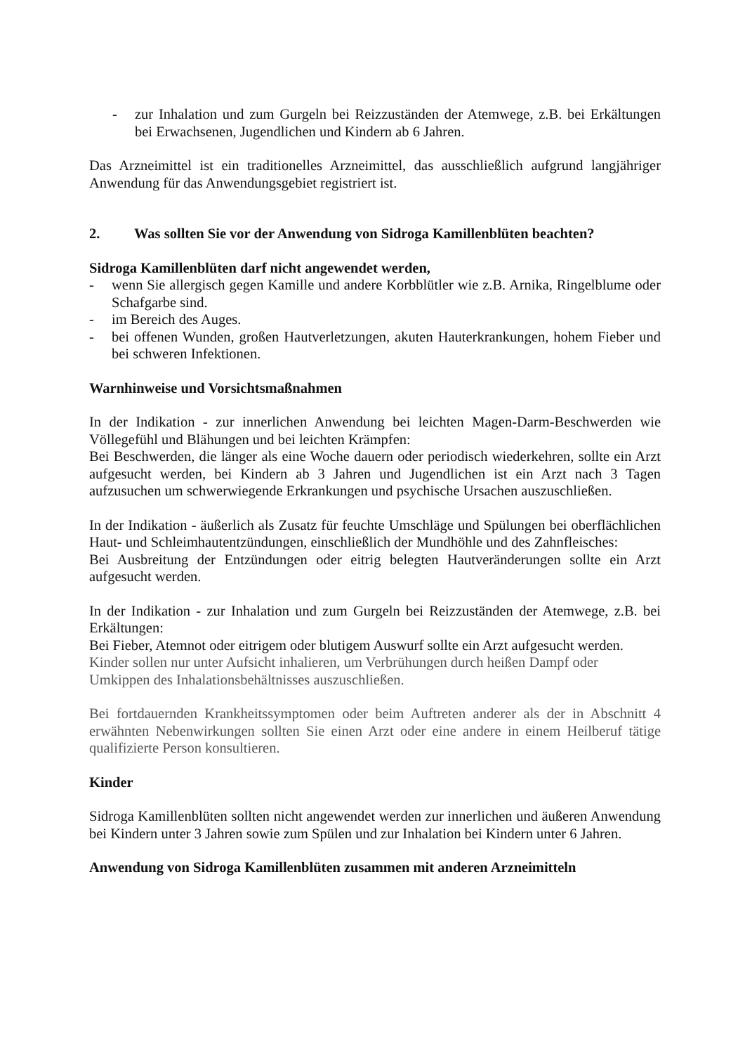- zur Inhalation und zum Gurgeln bei Reizzuständen der Atemwege, z.B. bei Erkältungen bei Erwachsenen, Jugendlichen und Kindern ab 6 Jahren.
Das Arzneimittel ist ein traditionelles Arzneimittel, das ausschließlich aufgrund langjähriger Anwendung für das Anwendungsgebiet registriert ist.
2. Was sollten Sie vor der Anwendung von Sidroga Kamillenblüten beachten?
Sidroga Kamillenblüten darf nicht angewendet werden,
- wenn Sie allergisch gegen Kamille und andere Korbblütler wie z.B. Arnika, Ringelblume oder Schafgarbe sind.
- im Bereich des Auges.
- bei offenen Wunden, großen Hautverletzungen, akuten Hauterkrankungen, hohem Fieber und bei schweren Infektionen.
Warnhinweise und Vorsichtsmaßnahmen
In der Indikation - zur innerlichen Anwendung bei leichten Magen-Darm-Beschwerden wie Völlegefühl und Blähungen und bei leichten Krämpfen:
Bei Beschwerden, die länger als eine Woche dauern oder periodisch wiederkehren, sollte ein Arzt aufgesucht werden, bei Kindern ab 3 Jahren und Jugendlichen ist ein Arzt nach 3 Tagen aufzusuchen um schwerwiegende Erkrankungen und psychische Ursachen auszuschließen.
In der Indikation - äußerlich als Zusatz für feuchte Umschläge und Spülungen bei oberflächlichen Haut- und Schleimhautentzündungen, einschließlich der Mundhöhle und des Zahnfleisches:
Bei Ausbreitung der Entzündungen oder eitrig belegten Hautveränderungen sollte ein Arzt aufgesucht werden.
In der Indikation - zur Inhalation und zum Gurgeln bei Reizzuständen der Atemwege, z.B. bei Erkältungen:
Bei Fieber, Atemnot oder eitrigem oder blutigem Auswurf sollte ein Arzt aufgesucht werden.
Kinder sollen nur unter Aufsicht inhalieren, um Verbrühungen durch heißen Dampf oder Umkippen des Inhalationsbehältnisses auszuschließen.
Bei fortdauernden Krankheitssymptomen oder beim Auftreten anderer als der in Abschnitt 4 erwähnten Nebenwirkungen sollten Sie einen Arzt oder eine andere in einem Heilberuf tätige qualifizierte Person konsultieren.
Kinder
Sidroga Kamillenblüten sollten nicht angewendet werden zur innerlichen und äußeren Anwendung bei Kindern unter 3 Jahren sowie zum Spülen und zur Inhalation bei Kindern unter 6 Jahren.
Anwendung von Sidroga Kamillenblüten zusammen mit anderen Arzneimitteln